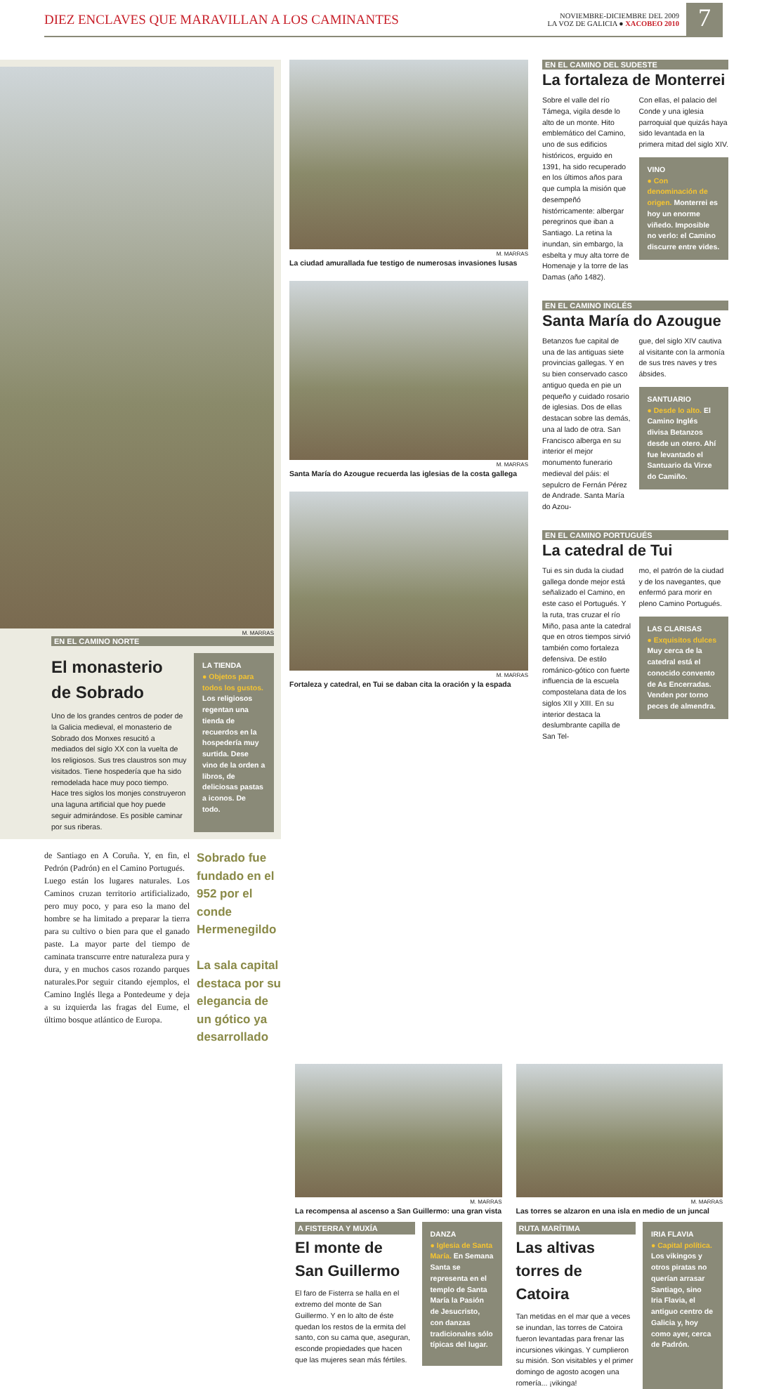DIEZ ENCLAVES QUE MARAVILLAN A LOS CAMINANTES
NOVIEMBRE-DICIEMBRE DEL 2009
LA VOZ DE GALICIA ● XACOBEO 2010
7
M. MARRAS
EN EL CAMINO NORTE
El monasterio de Sobrado
Uno de los grandes centros de poder de la Galicia medieval, el monasterio de Sobrado dos Monxes resucitó a mediados del siglo XX con la vuelta de los religiosos. Sus tres claustros son muy visitados. Tiene hospedería que ha sido remodelada hace muy poco tiempo. Hace tres siglos los monjes construyeron una laguna artificial que hoy puede seguir admirándose. Es posible caminar por sus riberas.
LA TIENDA
● Objetos para todos los gustos. Los religiosos regentan una tienda de recuerdos en la hospedería muy surtida. Dese vino de la orden a libros, de deliciosas pastas a iconos. De todo.
de Santiago en A Coruña. Y, en fin, el Pedrón (Padrón) en el Camino Portugués.
Luego están los lugares naturales. Los Caminos cruzan territorio artificializado, pero muy poco, y para eso la mano del hombre se ha limitado a preparar la tierra para su cultivo o bien para que el ganado paste. La mayor parte del tiempo de caminata transcurre entre naturaleza pura y dura, y en muchos casos rozando parques naturales.Por seguir citando ejemplos, el Camino Inglés llega a Pontedeume y deja a su izquierda las fragas del Eume, el último bosque atlántico de Europa.
Sobrado fue fundado en el 952 por el conde Hermenegildo
La sala capital destaca por su elegancia de un gótico ya desarrollado
M. MARRAS
La ciudad amurallada fue testigo de numerosas invasiones lusas
M. MARRAS
Santa María do Azougue recuerda las iglesias de la costa gallega
M. MARRAS
Fortaleza y catedral, en Tui se daban cita la oración y la espada
EN EL CAMINO DEL SUDESTE
La fortaleza de Monterrei
Sobre el valle del río Támega, vigila desde lo alto de un monte. Hito emblemático del Camino, uno de sus edificios históricos, erguido en 1391, ha sido recuperado en los últimos años para que cumpla la misión que desempeñó histórricamente: albergar peregrinos que iban a Santiago. La retina la inundan, sin embargo, la esbelta y muy alta torre de Homenaje y la torre de las Damas (año 1482).
Con ellas, el palacio del Conde y una iglesia parroquial que quizás haya sido levantada en la primera mitad del siglo XIV.
VINO
● Con denominación de origen. Monterrei es hoy un enorme viñedo. Imposible no verlo: el Camino discurre entre vides.
EN EL CAMINO INGLÉS
Santa María do Azougue
Betanzos fue capital de una de las antiguas siete provincias gallegas. Y en su bien conservado casco antiguo queda en pie un pequeño y cuidado rosario de iglesias. Dos de ellas destacan sobre las demás, una al lado de otra. San Francisco alberga en su interior el mejor monumento funerario medieval del páis: el sepulcro de Fernán Pérez de Andrade. Santa María do Azou-
gue, del siglo XIV cautiva al visitante con la armonía de sus tres naves y tres ábsides.
SANTUARIO
● Desde lo alto. El Camino Inglés divisa Betanzos desde un otero. Ahí fue levantado el Santuario da Virxe do Camiño.
EN EL CAMINO PORTUGUÉS
La catedral de Tui
Tui es sin duda la ciudad gallega donde mejor está señalizado el Camino, en este caso el Portugués. Y la ruta, tras cruzar el río Miño, pasa ante la catedral que en otros tiempos sirvió también como fortaleza defensiva. De estilo románico-gótico con fuerte influencia de la escuela compostelana data de los siglos XII y XIII. En su interior destaca la deslumbrante capilla de San Tel-
mo, el patrón de la ciudad y de los navegantes, que enfermó para morir en pleno Camino Portugués.
LAS CLARISAS
● Exquisitos dulces Muy cerca de la catedral está el conocido convento de As Encerradas. Venden por torno peces de almendra.
M. MARRAS
La recompensa al ascenso a San Guillermo: una gran vista
A FISTERRA Y MUXÍA
El monte de San Guillermo
El faro de Fisterra se halla en el extremo del monte de San Guillermo. Y en lo alto de éste quedan los restos de la ermita del santo, con su cama que, aseguran, esconde propiedades que hacen que las mujeres sean más fértiles.
DANZA
● Iglesia de Santa María. En Semana Santa se representa en el templo de Santa María la Pasión de Jesucristo, con danzas tradicionales sólo típicas del lugar.
M. MARRAS
Las torres se alzaron en una isla en medio de un juncal
RUTA MARÍTIMA
Las altivas torres de Catoira
Tan metidas en el mar que a veces se inundan, las torres de Catoira fueron levantadas para frenar las incursiones vikingas. Y cumplieron su misión. Son visitables y el primer domingo de agosto acogen una romería... ¡vikinga!
IRIA FLAVIA
● Capital política. Los vikingos y otros piratas no querían arrasar Santiago, sino Iria Flavia, el antiguo centro de Galicia y, hoy como ayer, cerca de Padrón.